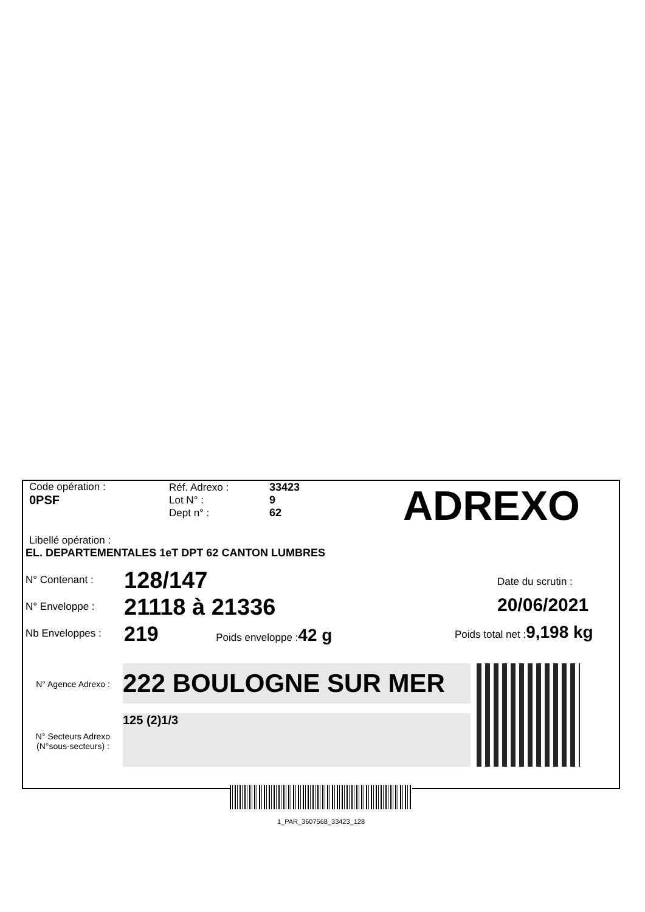Code opération :
0PSF
Réf. Adrexo :
Lot N° :
Dept n° :
33423
9
62
ADREXO
Libellé opération :
EL. DEPARTEMENTALES 1eT DPT 62 CANTON LUMBRES
N° Contenant :
N° Enveloppe :
Nb Enveloppes :
128/147
21118 à 21336
219 Poids enveloppe : 42 g
Date du scrutin :
20/06/2021
Poids total net : 9,198 kg
N° Agence Adrexo :
N° Secteurs Adrexo
(N°sous-secteurs) :
222 BOULOGNE SUR MER
125 (2)1/3
1_PAR_3607568_33423_128